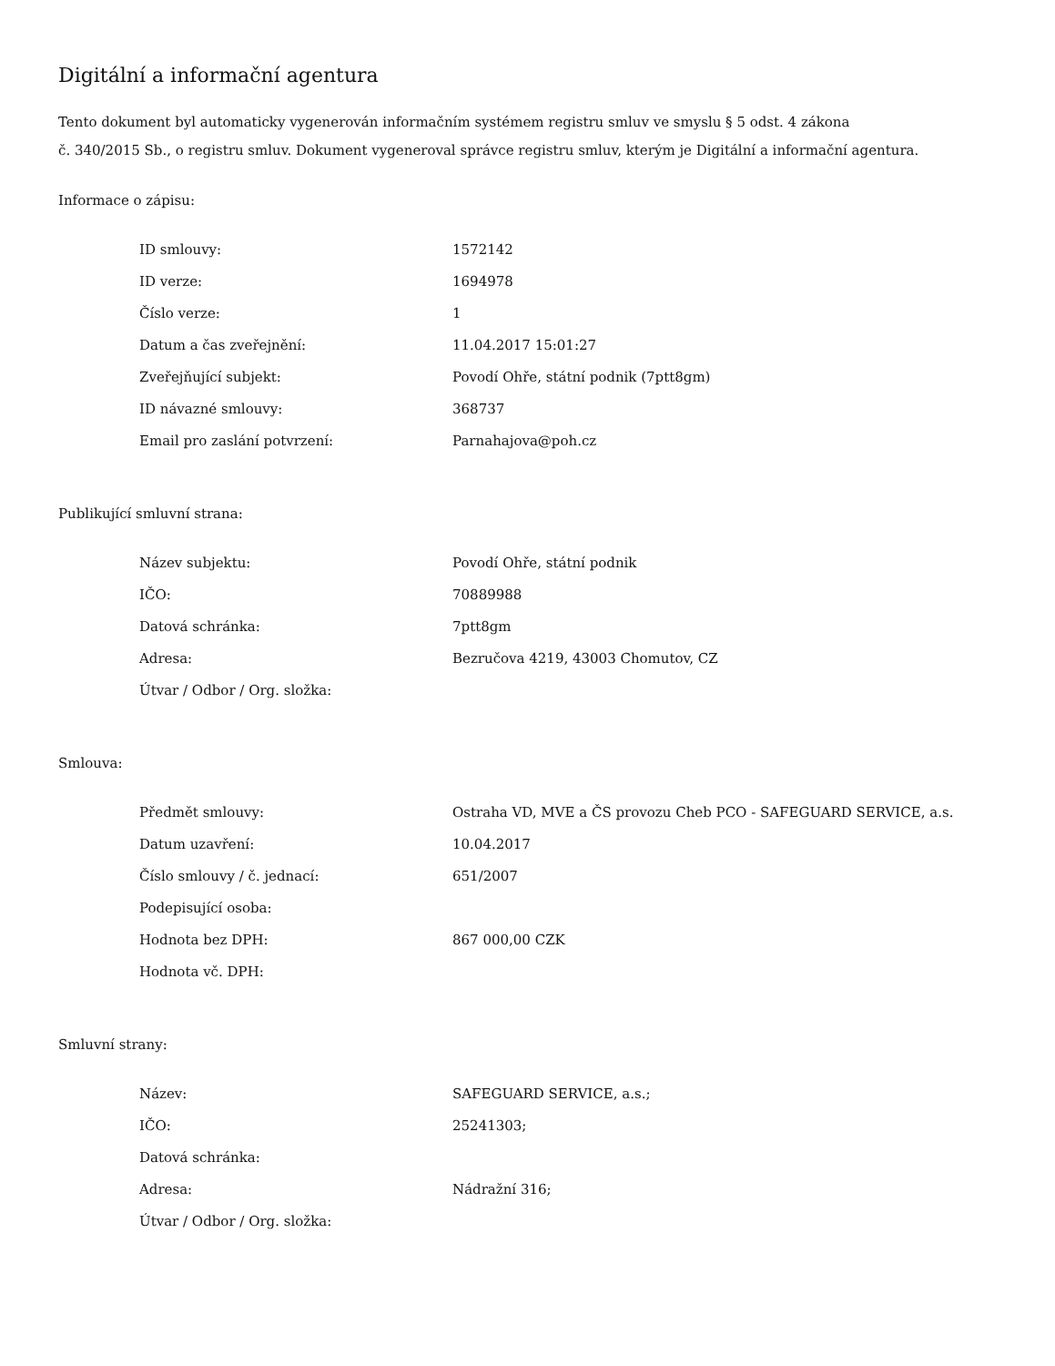Digitální a informační agentura
Tento dokument byl automaticky vygenerován informačním systémem registru smluv ve smyslu § 5 odst. 4 zákona
č. 340/2015 Sb., o registru smluv. Dokument vygeneroval správce registru smluv, kterým je Digitální a informační agentura.
Informace o zápisu:
| ID smlouvy: | 1572142 |
| ID verze: | 1694978 |
| Číslo verze: | 1 |
| Datum a čas zveřejnění: | 11.04.2017 15:01:27 |
| Zveřejňující subjekt: | Povodí Ohře, státní podnik (7ptt8gm) |
| ID návazné smlouvy: | 368737 |
| Email pro zaslání potvrzení: | Parnahajova@poh.cz |
Publikující smluvní strana:
| Název subjektu: | Povodí Ohře, státní podnik |
| IČO: | 70889988 |
| Datová schránka: | 7ptt8gm |
| Adresa: | Bezručova 4219, 43003 Chomutov, CZ |
| Útvar / Odbor / Org. složka: | |
Smlouva:
| Předmět smlouvy: | Ostraha VD, MVE a ČS provozu Cheb PCO - SAFEGUARD SERVICE, a.s. |
| Datum uzavření: | 10.04.2017 |
| Číslo smlouvy / č. jednací: | 651/2007 |
| Podepisující osoba: | |
| Hodnota bez DPH: | 867 000,00 CZK |
| Hodnota vč. DPH: | |
Smluvní strany:
| Název: | SAFEGUARD SERVICE, a.s.; |
| IČO: | 25241303; |
| Datová schránka: | |
| Adresa: | Nádražní 316; |
| Útvar / Odbor / Org. složka: | |